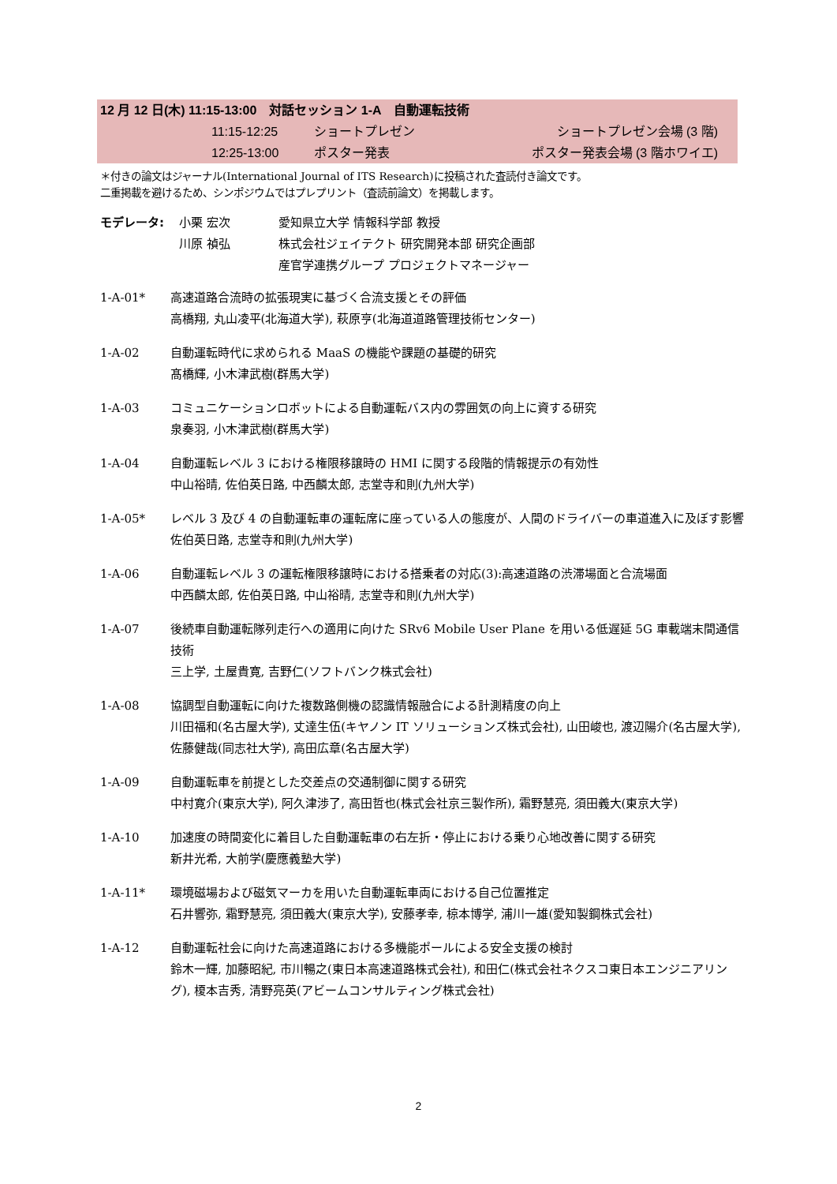12 月 12 日(木) 11:15-13:00　対話セッション 1-A　自動運転技術
11:15-12:25 ショートプレゼン ショートプレゼン会場 (3 階)
12:25-13:00 ポスター発表 ポスター発表会場 (3 階ホワイエ)
＊付きの論文はジャーナル(International Journal of ITS Research)に投稿された査読付き論文です。
二重掲載を避けるため、シンポジウムではプレプリント（査読前論文）を掲載します。
モデレータ: 小栗 宏次 愛知県立大学 情報科学部 教授 川原 禎弘 株式会社ジェイテクト 研究開発本部 研究企画部
産官学連携グループ プロジェクトマネージャー
1-A-01* 高速道路合流時の拡張現実に基づく合流支援とその評価
高橋翔, 丸山凌平(北海道大学), 萩原亨(北海道道路管理技術センター)
1-A-02 自動運転時代に求められる MaaS の機能や課題の基礎的研究
髙橋輝, 小木津武樹(群馬大学)
1-A-03 コミュニケーションロボットによる自動運転バス内の雰囲気の向上に資する研究
泉奏羽, 小木津武樹(群馬大学)
1-A-04 自動運転レベル 3 における権限移譲時の HMI に関する段階的情報提示の有効性
中山裕晴, 佐伯英日路, 中西麟太郎, 志堂寺和則(九州大学)
1-A-05* レベル 3 及び 4 の自動運転車の運転席に座っている人の態度が、人間のドライバーの車道進入に及ぼす影響
佐伯英日路, 志堂寺和則(九州大学)
1-A-06 自動運転レベル 3 の運転権限移譲時における搭乗者の対応(3):高速道路の渋滞場面と合流場面
中西麟太郎, 佐伯英日路, 中山裕晴, 志堂寺和則(九州大学)
1-A-07 後続車自動運転隊列走行への適用に向けた SRv6 Mobile User Plane を用いる低遅延 5G 車載端末間通信技術
三上学, 土屋貴寛, 吉野仁(ソフトバンク株式会社)
1-A-08 協調型自動運転に向けた複数路側機の認識情報融合による計測精度の向上
川田福和(名古屋大学), 丈達生伍(キヤノン IT ソリューションズ株式会社), 山田峻也, 渡辺陽介(名古屋大学), 佐藤健哉(同志社大学), 高田広章(名古屋大学)
1-A-09 自動運転車を前提とした交差点の交通制御に関する研究
中村寛介(東京大学), 阿久津渉了, 高田哲也(株式会社京三製作所), 霜野慧亮, 須田義大(東京大学)
1-A-10 加速度の時間変化に着目した自動運転車の右左折・停止における乗り心地改善に関する研究
新井光希, 大前学(慶應義塾大学)
1-A-11* 環境磁場および磁気マーカを用いた自動運転車両における自己位置推定
石井響弥, 霜野慧亮, 須田義大(東京大学), 安藤孝幸, 椋本博学, 浦川一雄(愛知製鋼株式会社)
1-A-12 自動運転社会に向けた高速道路における多機能ポールによる安全支援の検討
鈴木一輝, 加藤昭紀, 市川暢之(東日本高速道路株式会社), 和田仁(株式会社ネクスコ東日本エンジニアリング), 榎本吉秀, 清野亮英(アビームコンサルティング株式会社)
2